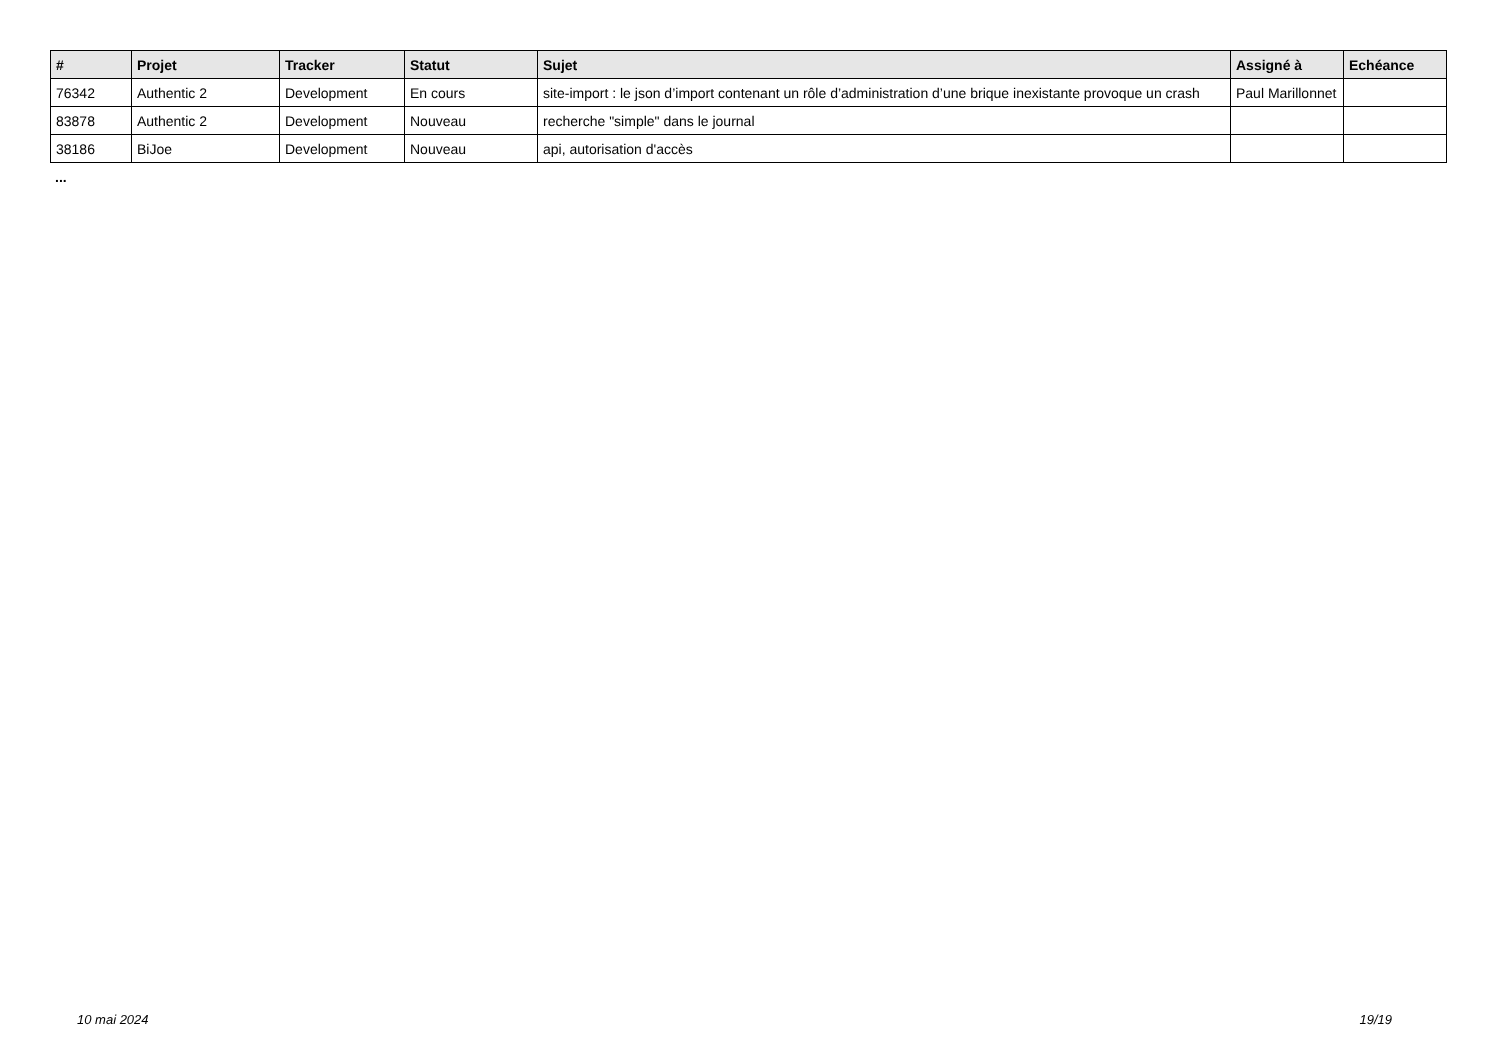| # | Projet | Tracker | Statut | Sujet | Assigné à | Echéance |
| --- | --- | --- | --- | --- | --- | --- |
| 76342 | Authentic 2 | Development | En cours | site-import : le json d’import contenant un rôle d’administration d’une brique inexistante provoque un crash | Paul Marillonnet | |
| 83878 | Authentic 2 | Development | Nouveau | recherche "simple" dans le journal | | |
| 38186 | BiJoe | Development | Nouveau | api, autorisation d'accès | | |
...
10 mai 2024 19/19